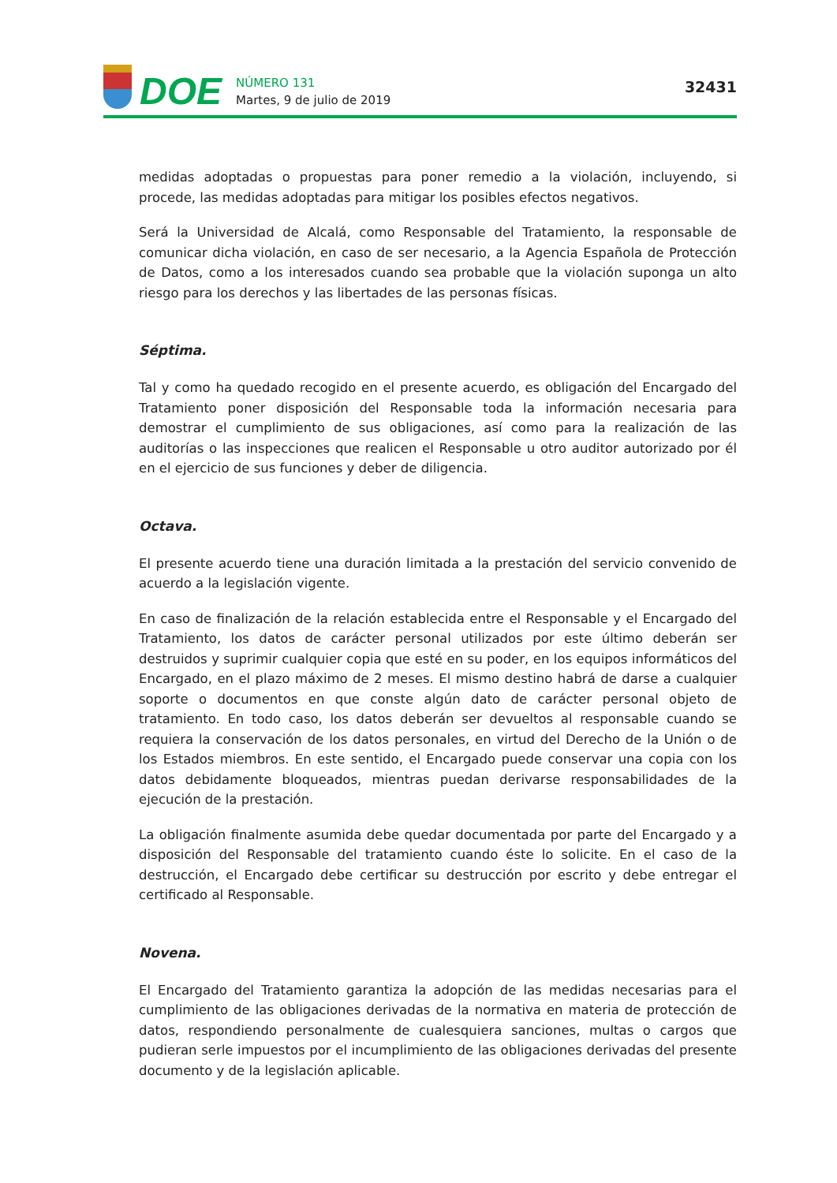DOE
NÚMERO 131
Martes, 9 de julio de 2019
32431
medidas adoptadas o propuestas para poner remedio a la violación, incluyendo, si procede, las medidas adoptadas para mitigar los posibles efectos negativos.
Será la Universidad de Alcalá, como Responsable del Tratamiento, la responsable de comunicar dicha violación, en caso de ser necesario, a la Agencia Española de Protección de Datos, como a los interesados cuando sea probable que la violación suponga un alto riesgo para los derechos y las libertades de las personas físicas.
Séptima.
Tal y como ha quedado recogido en el presente acuerdo, es obligación del Encargado del Tratamiento poner disposición del Responsable toda la información necesaria para demostrar el cumplimiento de sus obligaciones, así como para la realización de las auditorías o las inspecciones que realicen el Responsable u otro auditor autorizado por él en el ejercicio de sus funciones y deber de diligencia.
Octava.
El presente acuerdo tiene una duración limitada a la prestación del servicio convenido de acuerdo a la legislación vigente.
En caso de finalización de la relación establecida entre el Responsable y el Encargado del Tratamiento, los datos de carácter personal utilizados por este último deberán ser destruidos y suprimir cualquier copia que esté en su poder, en los equipos informáticos del Encargado, en el plazo máximo de 2 meses. El mismo destino habrá de darse a cualquier soporte o documentos en que conste algún dato de carácter personal objeto de tratamiento. En todo caso, los datos deberán ser devueltos al responsable cuando se requiera la conservación de los datos personales, en virtud del Derecho de la Unión o de los Estados miembros. En este sentido, el Encargado puede conservar una copia con los datos debidamente bloqueados, mientras puedan derivarse responsabilidades de la ejecución de la prestación.
La obligación finalmente asumida debe quedar documentada por parte del Encargado y a disposición del Responsable del tratamiento cuando éste lo solicite. En el caso de la destrucción, el Encargado debe certificar su destrucción por escrito y debe entregar el certificado al Responsable.
Novena.
El Encargado del Tratamiento garantiza la adopción de las medidas necesarias para el cumplimiento de las obligaciones derivadas de la normativa en materia de protección de datos, respondiendo personalmente de cualesquiera sanciones, multas o cargos que pudieran serle impuestos por el incumplimiento de las obligaciones derivadas del presente documento y de la legislación aplicable.